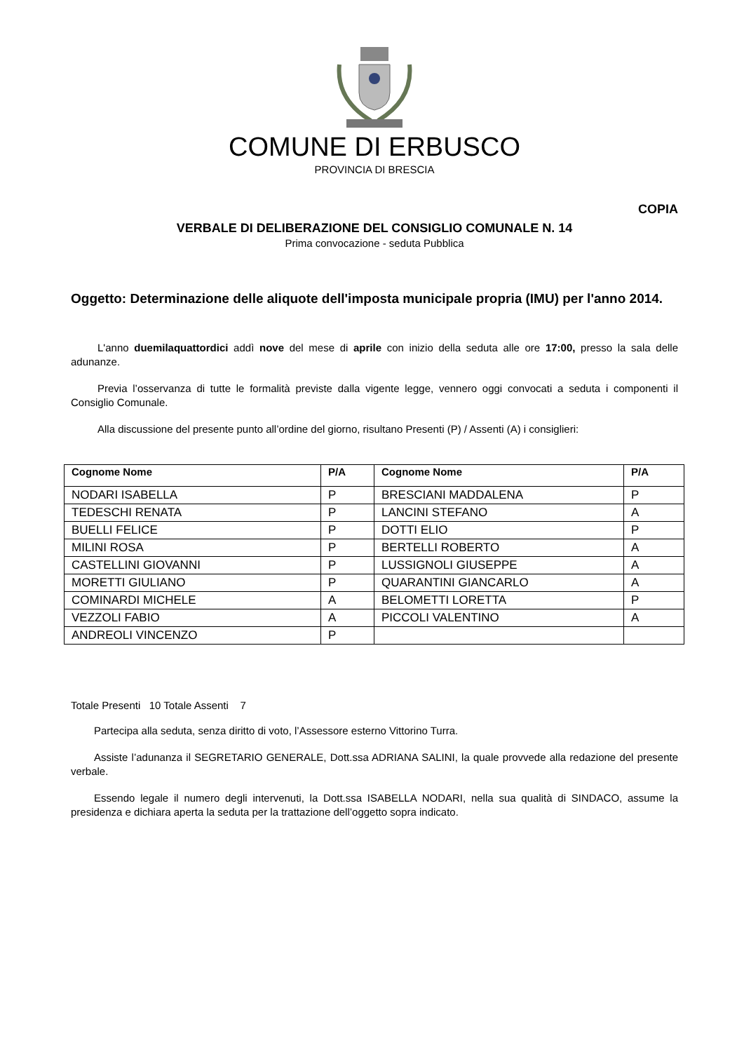COMUNE DI ERBUSCO
PROVINCIA DI BRESCIA
COPIA
VERBALE DI DELIBERAZIONE DEL CONSIGLIO COMUNALE N. 14
Prima convocazione - seduta Pubblica
Oggetto: Determinazione delle aliquote dell'imposta municipale propria (IMU) per l'anno 2014.
L'anno duemilaquattordici addì nove del mese di aprile con inizio della seduta alle ore 17:00, presso la sala delle adunanze.
Previa l’osservanza di tutte le formalità previste dalla vigente legge, vennero oggi convocati a seduta i componenti il Consiglio Comunale.
Alla discussione del presente punto all’ordine del giorno, risultano Presenti (P) / Assenti (A) i consiglieri:
| Cognome Nome | P/A | Cognome Nome | P/A |
| --- | --- | --- | --- |
| NODARI ISABELLA | P | BRESCIANI MADDALENA | P |
| TEDESCHI RENATA | P | LANCINI STEFANO | A |
| BUELLI FELICE | P | DOTTI ELIO | P |
| MILINI ROSA | P | BERTELLI ROBERTO | A |
| CASTELLINI GIOVANNI | P | LUSSIGNOLI GIUSEPPE | A |
| MORETTI GIULIANO | P | QUARANTINI GIANCARLO | A |
| COMINARDI MICHELE | A | BELOMETTI LORETTA | P |
| VEZZOLI FABIO | A | PICCOLI VALENTINO | A |
| ANDREOLI VINCENZO | P | | |
Totale Presenti 10 Totale Assenti 7
Partecipa alla seduta, senza diritto di voto, l’Assessore esterno Vittorino Turra.
Assiste l’adunanza il SEGRETARIO GENERALE, Dott.ssa ADRIANA SALINI, la quale provvede alla redazione del presente verbale.
Essendo legale il numero degli intervenuti, la Dott.ssa ISABELLA NODARI, nella sua qualità di SINDACO, assume la presidenza e dichiara aperta la seduta per la trattazione dell’oggetto sopra indicato.